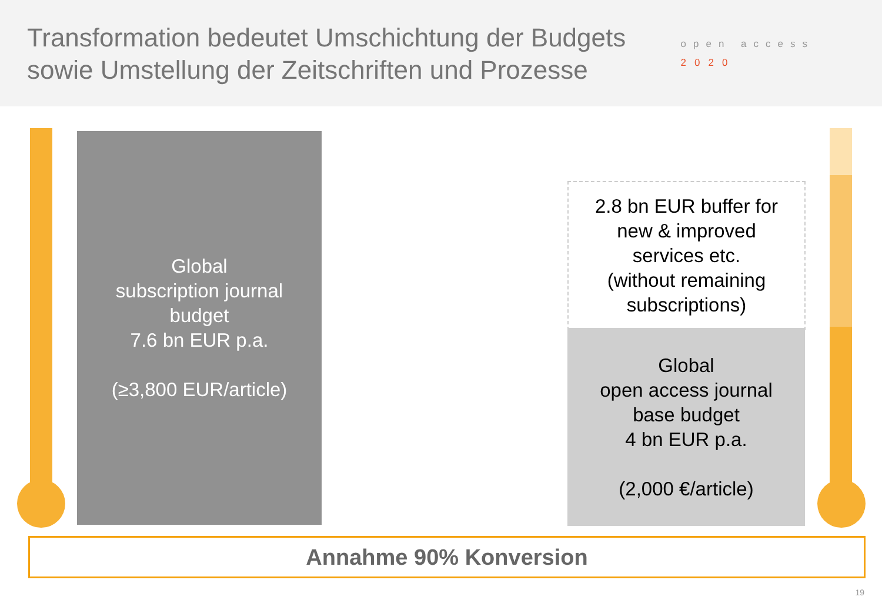Transformation bedeutet Umschichtung der Budgets
sowie Umstellung der Zeitschriften und Prozesse
open access
2020
Global
subscription journal
budget
7.6 bn EUR p.a.
(≥3,800 EUR/article)
2.8 bn EUR buffer for
new & improved
services etc.
(without remaining
subscriptions)
Global
open access journal
base budget
4 bn EUR p.a.
(2,000 €/article)
Annahme 90% Konversion
19